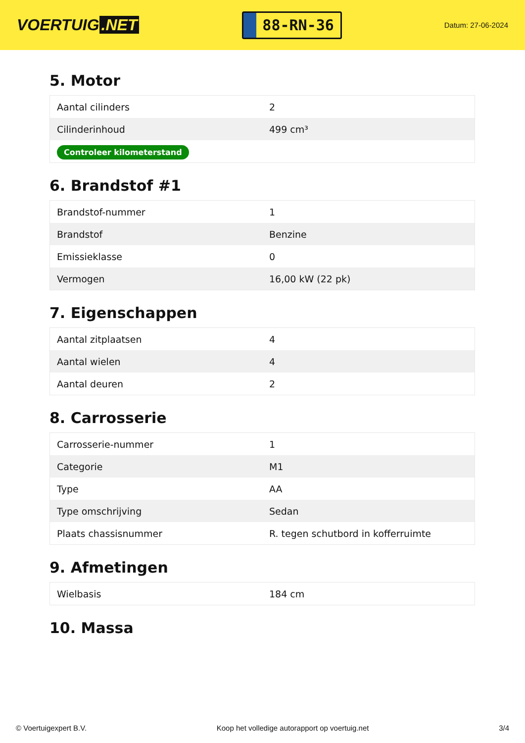VOERTUIG.NET
88-RN-36
Datum: 27-06-2024
5. Motor
| Aantal cilinders | 2 |
| Cilinderinhoud | 499 cm³ |
| Controleer kilometerstand | |
6. Brandstof #1
| Brandstof-nummer | 1 |
| Brandstof | Benzine |
| Emissieklasse | 0 |
| Vermogen | 16,00 kW (22 pk) |
7. Eigenschappen
| Aantal zitplaatsen | 4 |
| Aantal wielen | 4 |
| Aantal deuren | 2 |
8. Carrosserie
| Carrosserie-nummer | 1 |
| Categorie | M1 |
| Type | AA |
| Type omschrijving | Sedan |
| Plaats chassisnummer | R. tegen schutbord in kofferruimte |
9. Afmetingen
| Wielbasis | 184 cm |
10. Massa
© Voertuigexpert B.V. Koop het volledige autorapport op voertuig.net 3/4